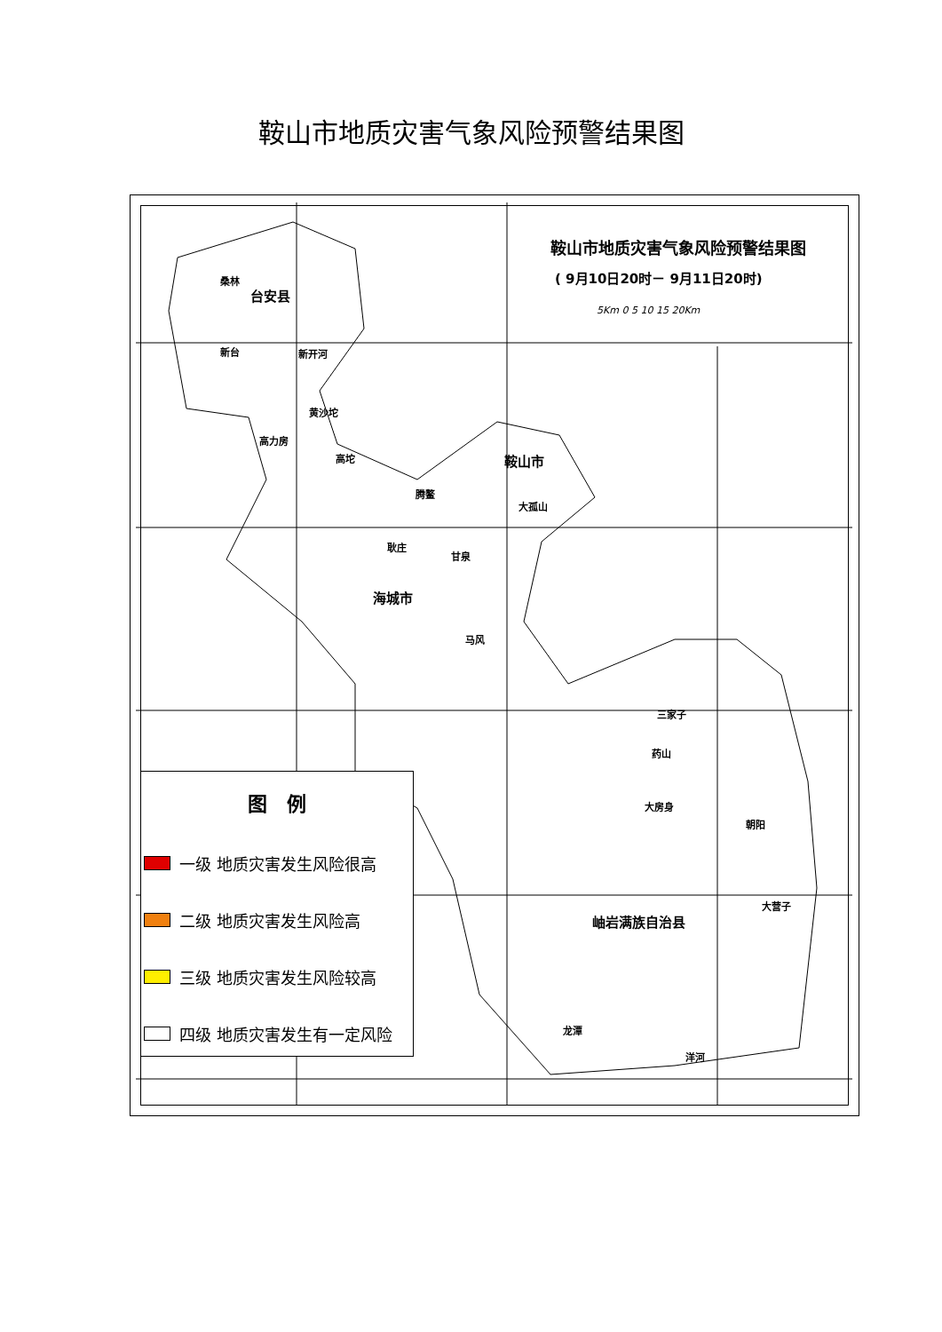鞍山市地质灾害气象风险预警结果图
鞍山市地质灾害气象风险预警结果图
( 9月10日20时－ 9月11日20时)
5Km 0 5 10 15 20Km
台安县
鞍山市
海城市
岫岩满族自治县
桑林
新台 新开河
黄沙坨
高力房
高坨
腾鳌
大孤山
耿庄
甘泉
马风
三家子
药山
大房身
朝阳
大营子
龙潭
洋河
图　例
一级 地质灾害发生风险很高
二级 地质灾害发生风险高
三级 地质灾害发生风险较高
四级 地质灾害发生有一定风险